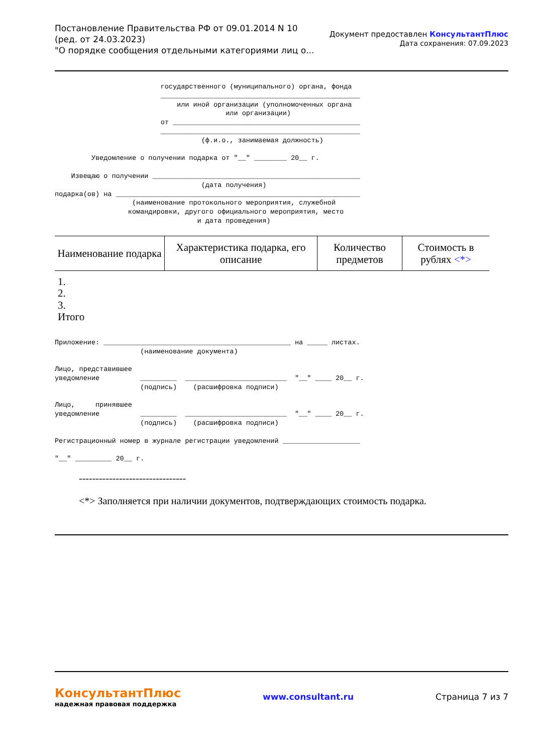Постановление Правительства РФ от 09.01.2014 N 10
(ред. от 24.03.2023)
"О порядке сообщения отдельными категориями лиц о...
Документ предоставлен КонсультантПлюс
Дата сохранения: 07.09.2023
                          государственного (муниципального) органа, фонда
                          _________________________________________________
                              или иной организации (уполномоченных органа
                                          или организации)
                          от ______________________________________________
                          _________________________________________________
                                    (ф.и.о., занимаемая должность)

         Уведомление о получении подарка от "__" ________ 20__ г.

    Извещаю о получении ___________________________________________________
                                    (дата получения)
подарка(ов) на ____________________________________________________________
                   (наименование протокольного мероприятия, служебной
                  командировки, другого официального мероприятия, место
                                   и дата проведения)
| Наименование подарка | Характеристика подарка, его описание | Количество предметов | Стоимость в рублях <*> |
| --- | --- | --- | --- |
1.
2.
3.
Итого
Приложение: ______________________________________________ на _____ листах.
                     (наименование документа)

Лицо, представившее
уведомление          _________  _________________________  "__" ____ 20__ г.
                     (подпись)    (расшифровка подписи)

Лицо,     принявшее
уведомление          _________  _________________________  "__" ____ 20__ г.
                     (подпись)    (расшифровка подписи)

Регистрационный номер в журнале регистрации уведомлений ___________________

"__" _________ 20__ г.
--------------------------------
<*> Заполняется при наличии документов, подтверждающих стоимость подарка.
КонсультантПлюс
надежная правовая поддержка
www.consultant.ru Страница 7 из 7